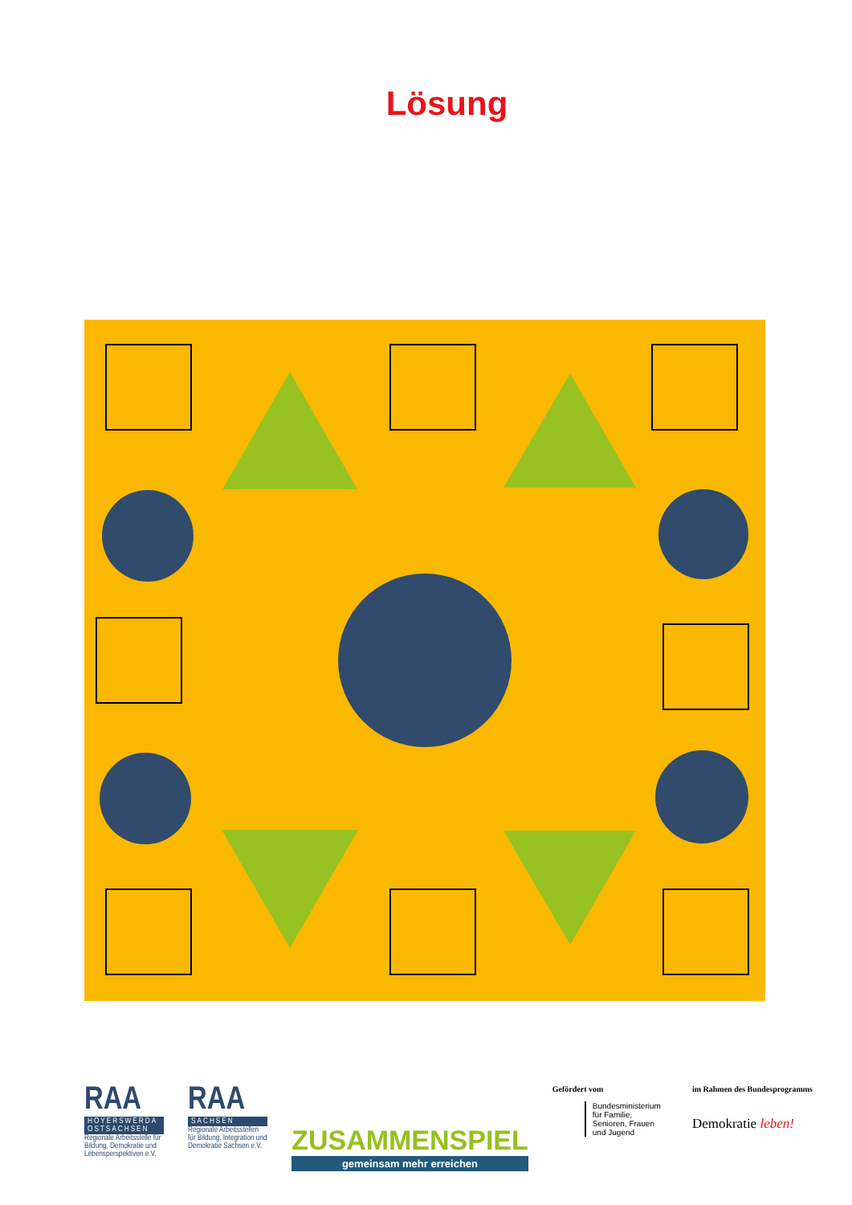Lösung
RAA
HOYERSWERDA OSTSACHSEN
Regionale Arbeitsstelle für Bildung, Demokratie und Lebensperspektiven e.V.
RAA
SACHSEN
Regionale Arbeitsstellen für Bildung, Integration und Demokratie Sachsen e.V.
ZUSAMMENSPIEL
gemeinsam mehr erreichen
Gefördert vom
Bundesministerium für Familie, Senioren, Frauen und Jugend
im Rahmen des Bundesprogramms
Demokratie leben!